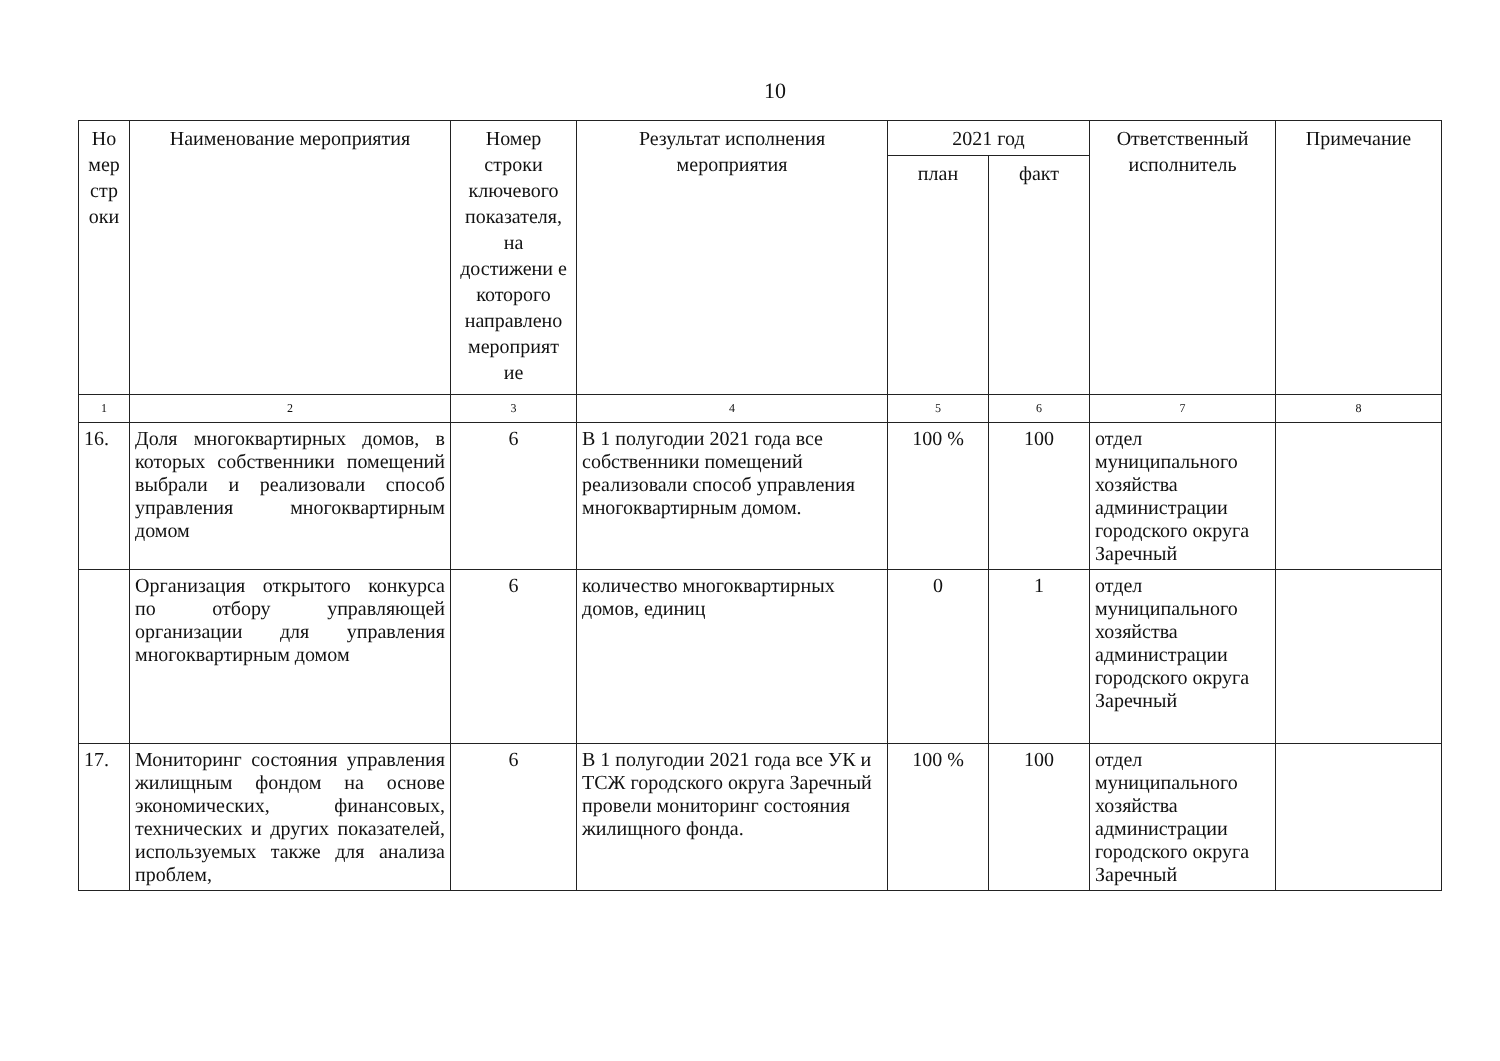10
| Но мер стр оки | Наименование мероприятия | Номер строки ключевого показателя, на достижени е которого направлено мероприят ие | Результат исполнения мероприятия | 2021 год | | Ответственный исполнитель | Примечание |
| --- | --- | --- | --- | --- | --- | --- | --- |
| | | | | план | факт | | |
| 1 | 2 | 3 | 4 | 5 | 6 | 7 | 8 |
| 16. | Доля многоквартирных домов, в которых собственники помещений выбрали и реализовали способ управления многоквартирным домом | 6 | В 1 полугодии 2021 года все собственники помещений реализовали способ управления многоквартирным домом. | 100 % | 100 | отдел муниципального хозяйства администрации городского округа Заречный | |
| | Организация открытого конкурса по отбору управляющей организации для управления многоквартирным домом | 6 | количество многоквартирных домов, единиц | 0 | 1 | отдел муниципального хозяйства администрации городского округа Заречный | |
| 17. | Мониторинг состояния управления жилищным фондом на основе экономических, финансовых, технических и других показателей, используемых также для анализа проблем, | 6 | В 1 полугодии 2021 года все УК и ТСЖ городского округа Заречный провели мониторинг состояния жилищного фонда. | 100 % | 100 | отдел муниципального хозяйства администрации городского округа Заречный | |